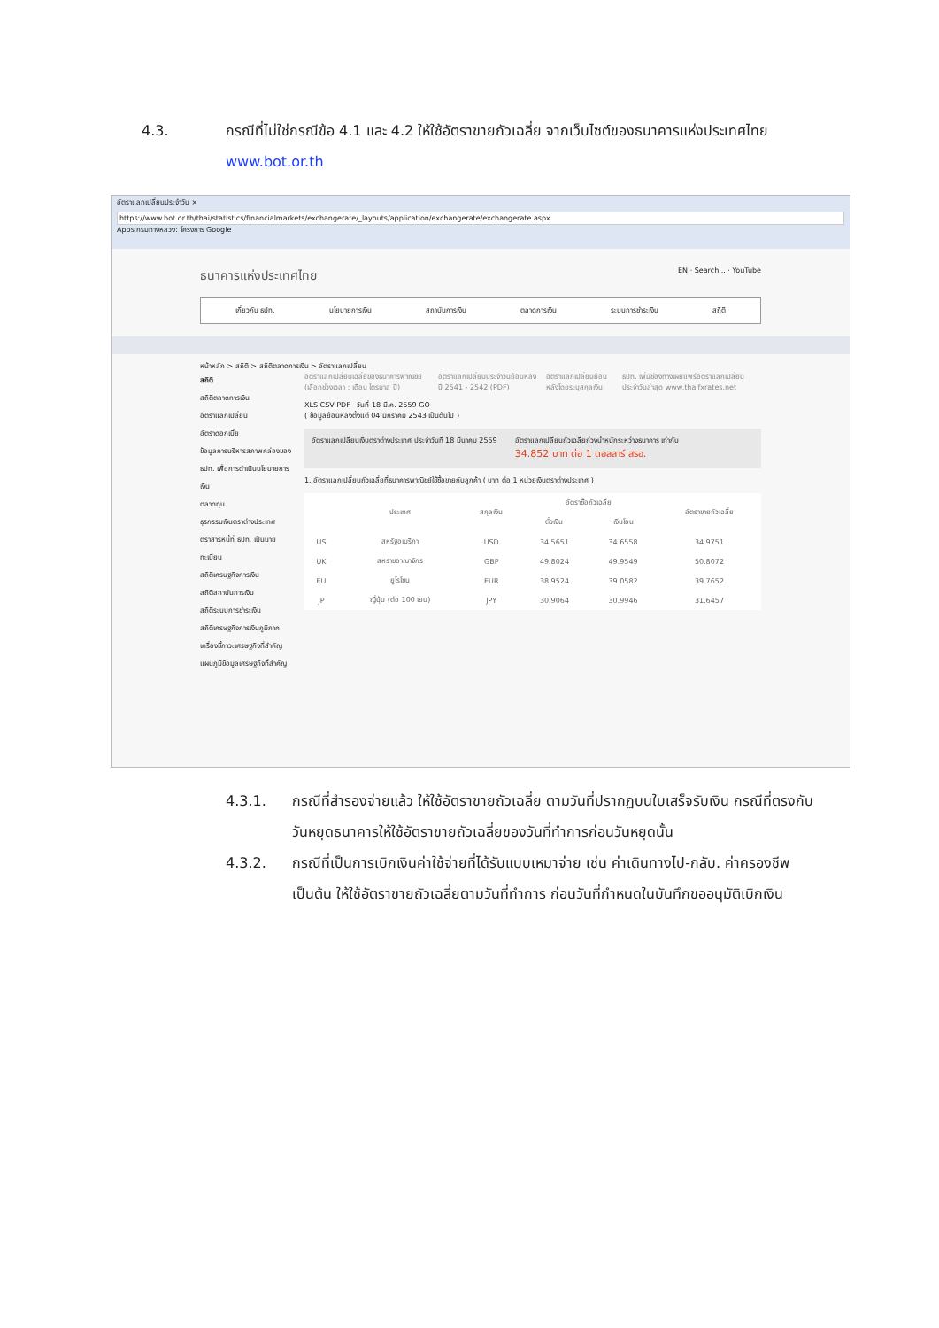4.3. กรณีที่ไม่ใช่กรณีข้อ 4.1 และ 4.2 ให้ใช้อัตราขายถัวเฉลี่ย จากเว็บไซต์ของธนาคารแห่งประเทศไทย www.bot.or.th
อัตราแลกเปลี่ยนประจำวัน ×
https://www.bot.or.th/thai/statistics/financialmarkets/exchangerate/_layouts/application/exchangerate/exchangerate.aspx
Apps กรมทางหลวง: โครงการ Google
ธนาคารแห่งประเทศไทย EN · Search... · YouTube
เกี่ยวกับ ธปท. นโยบายการเงิน สถาบันการเงิน ตลาดการเงิน ระบบการชำระเงิน สถิติ
หน้าหลัก > สถิติ > สถิติตลาดการเงิน > อัตราแลกเปลี่ยน
สถิติ
สถิติตลาดการเงิน
อัตราแลกเปลี่ยน
อัตราดอกเบี้ย
ข้อมูลการบริหารสภาพคล่องของ ธปท. เพื่อการดำเนินนโยบายการเงิน
ตลาดทุน
ธุรกรรมเงินตราต่างประเทศ
ตราสารหนี้ที่ ธปท. เป็นนายทะเบียน
สถิติเศรษฐกิจการเงิน
สถิติสถาบันการเงิน
สถิติระบบการชำระเงิน
สถิติเศรษฐกิจการเงินภูมิภาค
เครื่องชี้ภาวะเศรษฐกิจที่สำคัญ
แผนภูมิข้อมูลเศรษฐกิจที่สำคัญ
อัตราแลกเปลี่ยนเฉลี่ยของธนาคารพาณิชย์ (เลือกช่วงเวลา : เดือน ไตรมาส ปี) อัตราแลกเปลี่ยนประจำวันย้อนหลัง ปี 2541 - 2542 (PDF) อัตราแลกเปลี่ยนย้อนหลังโดยระบุสกุลเงิน ธปท. เพิ่มช่องทางเผยแพร่อัตราแลกเปลี่ยนประจำวันล่าสุด www.thaifxrates.net
XLS CSV PDF วันที่ 18 มี.ค. 2559 GO
( ข้อมูลย้อนหลังตั้งแต่ 04 มกราคม 2543 เป็นต้นไป )
อัตราแลกเปลี่ยนเงินตราต่างประเทศ ประจำวันที่ 18 มีนาคม 2559 อัตราแลกเปลี่ยนถัวเฉลี่ยถ่วงน้ำหนักระหว่างธนาคาร เท่ากับ
34.852 บาท ต่อ 1 ดอลลาร์ สรอ.
1. อัตราแลกเปลี่ยนถัวเฉลี่ยที่ธนาคารพาณิชย์ใช้ซื้อขายกับลูกค้า ( บาท ต่อ 1 หน่วยเงินตราต่างประเทศ )
| | ประเทศ | สกุลเงิน | อัตราซื้อถัวเฉลี่ย | | อัตราขายถัวเฉลี่ย |
| --- | --- | --- | --- | --- | --- |
| | | | ตั๋วเงิน | เงินโอน | |
| US | สหรัฐอเมริกา | USD | 34.5651 | 34.6558 | 34.9751 |
| UK | สหราชอาณาจักร | GBP | 49.8024 | 49.9549 | 50.8072 |
| EU | ยูโรโซน | EUR | 38.9524 | 39.0582 | 39.7652 |
| JP | ญี่ปุ่น (ต่อ 100 เยน) | JPY | 30.9064 | 30.9946 | 31.6457 |
4.3.1. กรณีที่สำรองจ่ายแล้ว ให้ใช้อัตราขายถัวเฉลี่ย ตามวันที่ปรากฏบนใบเสร็จรับเงิน กรณีที่ตรงกับวันหยุดธนาคารให้ใช้อัตราขายถัวเฉลี่ยของวันที่ทำการก่อนวันหยุดนั้น
4.3.2. กรณีที่เป็นการเบิกเงินค่าใช้จ่ายที่ได้รับแบบเหมาจ่าย เช่น ค่าเดินทางไป-กลับ. ค่าครองชีพ เป็นต้น ให้ใช้อัตราขายถัวเฉลี่ยตามวันที่ทำการ ก่อนวันที่กำหนดในบันทึกขออนุมัติเบิกเงิน